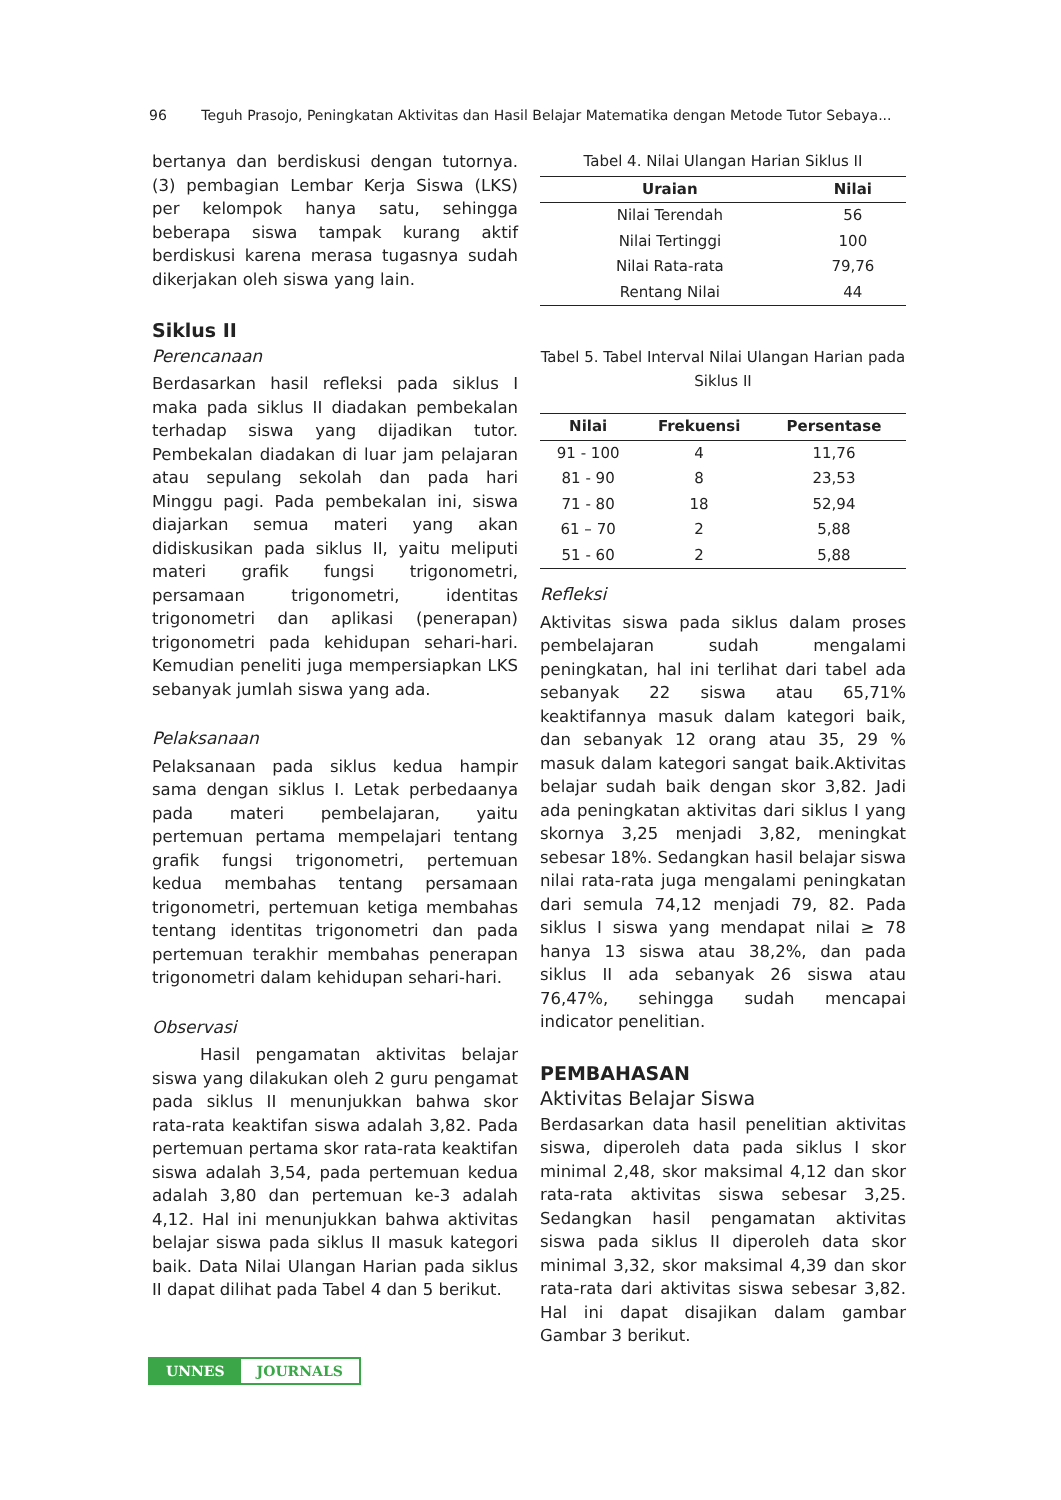96 Teguh Prasojo, Peningkatan Aktivitas dan Hasil Belajar Matematika dengan Metode Tutor Sebaya...
bertanya dan berdiskusi dengan tutornya. (3) pembagian Lembar Kerja Siswa (LKS) per kelompok hanya satu, sehingga beberapa siswa tampak kurang aktif berdiskusi karena merasa tugasnya sudah dikerjakan oleh siswa yang lain.
Siklus II
Perencanaan
Berdasarkan hasil refleksi pada siklus I maka pada siklus II diadakan pembekalan terhadap siswa yang dijadikan tutor. Pembekalan diadakan di luar jam pelajaran atau sepulang sekolah dan pada hari Minggu pagi. Pada pembekalan ini, siswa diajarkan semua materi yang akan didiskusikan pada siklus II, yaitu meliputi materi grafik fungsi trigonometri, persamaan trigonometri, identitas trigonometri dan aplikasi (penerapan) trigonometri pada kehidupan sehari-hari. Kemudian peneliti juga mempersiapkan LKS sebanyak jumlah siswa yang ada.
Pelaksanaan
Pelaksanaan pada siklus kedua hampir sama dengan siklus I. Letak perbedaanya pada materi pembelajaran, yaitu pertemuan pertama mempelajari tentang grafik fungsi trigonometri, pertemuan kedua membahas tentang persamaan trigonometri, pertemuan ketiga membahas tentang identitas trigonometri dan pada pertemuan terakhir membahas penerapan trigonometri dalam kehidupan sehari-hari.
Observasi
Hasil pengamatan aktivitas belajar siswa yang dilakukan oleh 2 guru pengamat pada siklus II menunjukkan bahwa skor rata-rata keaktifan siswa adalah 3,82. Pada pertemuan pertama skor rata-rata keaktifan siswa adalah 3,54, pada pertemuan kedua adalah 3,80 dan pertemuan ke-3 adalah 4,12. Hal ini menunjukkan bahwa aktivitas belajar siswa pada siklus II masuk kategori baik. Data Nilai Ulangan Harian pada siklus II dapat dilihat pada Tabel 4 dan 5 berikut.
Tabel 4. Nilai Ulangan Harian Siklus II
| Uraian | Nilai |
| --- | --- |
| Nilai Terendah | 56 |
| Nilai Tertinggi | 100 |
| Nilai Rata-rata | 79,76 |
| Rentang Nilai | 44 |
Tabel 5. Tabel Interval Nilai Ulangan Harian pada Siklus II
| Nilai | Frekuensi | Persentase |
| --- | --- | --- |
| 91 - 100 | 4 | 11,76 |
| 81 - 90 | 8 | 23,53 |
| 71 - 80 | 18 | 52,94 |
| 61 – 70 | 2 | 5,88 |
| 51 - 60 | 2 | 5,88 |
Refleksi
Aktivitas siswa pada siklus dalam proses pembelajaran sudah mengalami peningkatan, hal ini terlihat dari tabel ada sebanyak 22 siswa atau 65,71% keaktifannya masuk dalam kategori baik, dan sebanyak 12 orang atau 35, 29 % masuk dalam kategori sangat baik.Aktivitas belajar sudah baik dengan skor 3,82. Jadi ada peningkatan aktivitas dari siklus I yang skornya 3,25 menjadi 3,82, meningkat sebesar 18%. Sedangkan hasil belajar siswa nilai rata-rata juga mengalami peningkatan dari semula 74,12 menjadi 79, 82. Pada siklus I siswa yang mendapat nilai ≥ 78 hanya 13 siswa atau 38,2%, dan pada siklus II ada sebanyak 26 siswa atau 76,47%, sehingga sudah mencapai indicator penelitian.
PEMBAHASAN
Aktivitas Belajar Siswa
Berdasarkan data hasil penelitian aktivitas siswa, diperoleh data pada siklus I skor minimal 2,48, skor maksimal 4,12 dan skor rata-rata aktivitas siswa sebesar 3,25. Sedangkan hasil pengamatan aktivitas siswa pada siklus II diperoleh data skor minimal 3,32, skor maksimal 4,39 dan skor rata-rata dari aktivitas siswa sebesar 3,82. Hal ini dapat disajikan dalam gambar Gambar 3 berikut.
UNNES JOURNALS